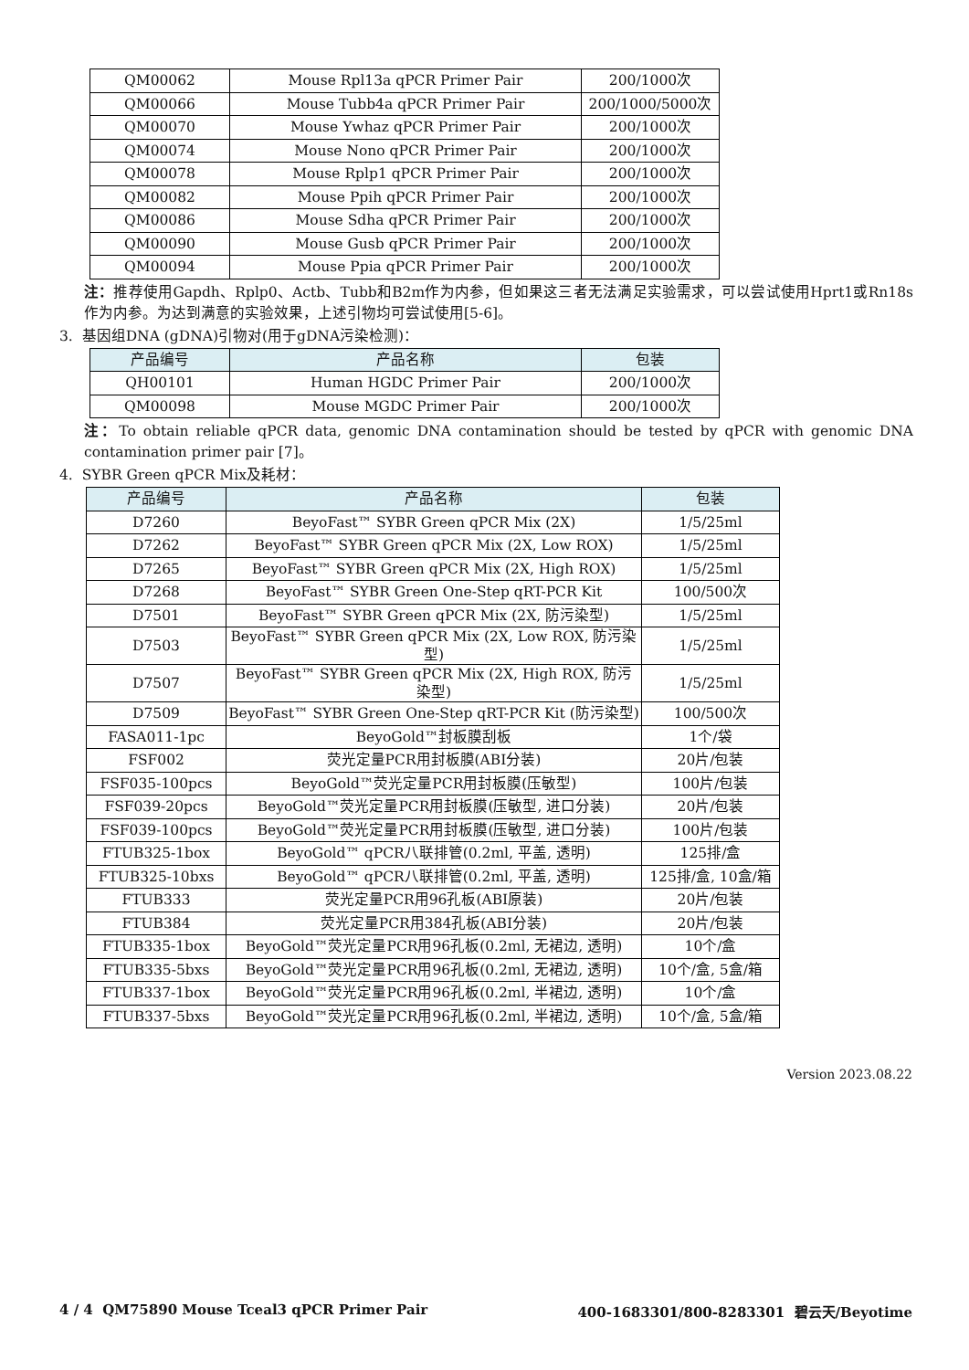| QM00062 | Mouse Rpl13a qPCR Primer Pair | 200/1000次 |
| QM00066 | Mouse Tubb4a qPCR Primer Pair | 200/1000/5000次 |
| QM00070 | Mouse Ywhaz qPCR Primer Pair | 200/1000次 |
| QM00074 | Mouse Nono qPCR Primer Pair | 200/1000次 |
| QM00078 | Mouse Rplp1 qPCR Primer Pair | 200/1000次 |
| QM00082 | Mouse Ppih qPCR Primer Pair | 200/1000次 |
| QM00086 | Mouse Sdha qPCR Primer Pair | 200/1000次 |
| QM00090 | Mouse Gusb qPCR Primer Pair | 200/1000次 |
| QM00094 | Mouse Ppia qPCR Primer Pair | 200/1000次 |
注：推荐使用Gapdh、Rplp0、Actb、Tubb和B2m作为内参，但如果这三者无法满足实验需求，可以尝试使用Hprt1或Rn18s作为内参。为达到满意的实验效果，上述引物均可尝试使用[5-6]。
3. 基因组DNA (gDNA)引物对(用于gDNA污染检测)：
| 产品编号 | 产品名称 | 包装 |
| --- | --- | --- |
| QH00101 | Human HGDC Primer Pair | 200/1000次 |
| QM00098 | Mouse MGDC Primer Pair | 200/1000次 |
注：To obtain reliable qPCR data, genomic DNA contamination should be tested by qPCR with genomic DNA contamination primer pair [7]。
4. SYBR Green qPCR Mix及耗材：
| 产品编号 | 产品名称 | 包装 |
| --- | --- | --- |
| D7260 | BeyoFast™ SYBR Green qPCR Mix (2X) | 1/5/25ml |
| D7262 | BeyoFast™ SYBR Green qPCR Mix (2X, Low ROX) | 1/5/25ml |
| D7265 | BeyoFast™ SYBR Green qPCR Mix (2X, High ROX) | 1/5/25ml |
| D7268 | BeyoFast™ SYBR Green One-Step qRT-PCR Kit | 100/500次 |
| D7501 | BeyoFast™ SYBR Green qPCR Mix (2X, 防污染型) | 1/5/25ml |
| D7503 | BeyoFast™ SYBR Green qPCR Mix (2X, Low ROX, 防污染型) | 1/5/25ml |
| D7507 | BeyoFast™ SYBR Green qPCR Mix (2X, High ROX, 防污染型) | 1/5/25ml |
| D7509 | BeyoFast™ SYBR Green One-Step qRT-PCR Kit (防污染型) | 100/500次 |
| FASA011-1pc | BeyoGold™封板膜刮板 | 1个/袋 |
| FSF002 | 荧光定量PCR用封板膜(ABI分装) | 20片/包装 |
| FSF035-100pcs | BeyoGold™荧光定量PCR用封板膜(压敏型) | 100片/包装 |
| FSF039-20pcs | BeyoGold™荧光定量PCR用封板膜(压敏型, 进口分装) | 20片/包装 |
| FSF039-100pcs | BeyoGold™荧光定量PCR用封板膜(压敏型, 进口分装) | 100片/包装 |
| FTUB325-1box | BeyoGold™ qPCR八联排管(0.2ml, 平盖, 透明) | 125排/盒 |
| FTUB325-10bxs | BeyoGold™ qPCR八联排管(0.2ml, 平盖, 透明) | 125排/盒, 10盒/箱 |
| FTUB333 | 荧光定量PCR用96孔板(ABI原装) | 20片/包装 |
| FTUB384 | 荧光定量PCR用384孔板(ABI分装) | 20片/包装 |
| FTUB335-1box | BeyoGold™荧光定量PCR用96孔板(0.2ml, 无裙边, 透明) | 10个/盒 |
| FTUB335-5bxs | BeyoGold™荧光定量PCR用96孔板(0.2ml, 无裙边, 透明) | 10个/盒, 5盒/箱 |
| FTUB337-1box | BeyoGold™荧光定量PCR用96孔板(0.2ml, 半裙边, 透明) | 10个/盒 |
| FTUB337-5bxs | BeyoGold™荧光定量PCR用96孔板(0.2ml, 半裙边, 透明) | 10个/盒, 5盒/箱 |
Version 2023.08.22
4 / 4 QM75890 Mouse Tceal3 qPCR Primer Pair 400-1683301/800-8283301 碧云天/Beyotime